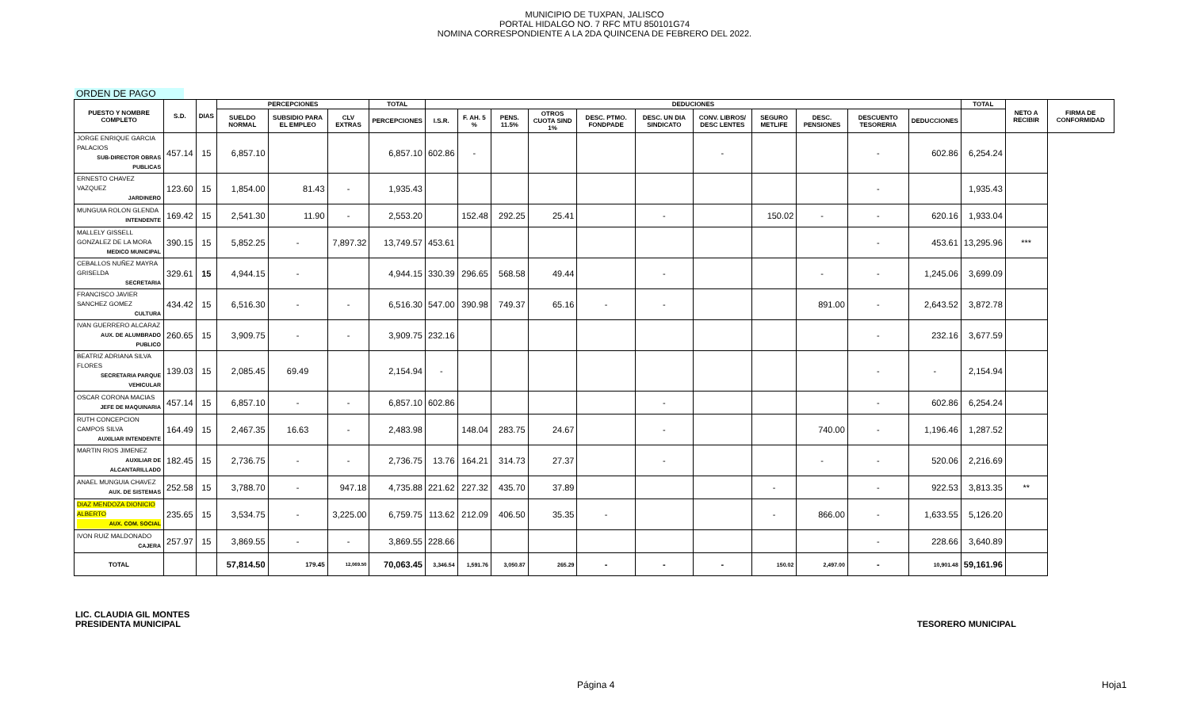MUNICIPIO DE TUXPAN, JALISCO
PORTAL HIDALGO NO. 7 RFC MTU 850101G74
NOMINA CORRESPONDIENTE A LA 2DA QUINCENA DE FEBRERO DEL 2022.
ORDEN DE PAGO
| PUESTO Y NOMBRE COMPLETO | S.D. | DIAS | PERCEPCIONES | | | TOTAL | DEDUCIONES | | | | | | | | | | | TOTAL | NETO A RECIBIR | FIRMA DE CONFORMIDAD |
| --- | --- | --- | --- | --- | --- | --- | --- | --- | --- | --- | --- | --- | --- | --- | --- | --- | --- | --- | --- | --- |
| | | | SUELDO NORMAL | SUBSIDIO PARA EL EMPLEO | CLV EXTRAS | PERCEPCIONES | I.S.R. | F. AH. 5 % | PENS. 11.5% | OTROS CUOTA SIND 1% | DESC. PTMO. FONDPADE | DESC. UN DIA SINDICATO | CONV. LIBROS/ DESC LENTES | SEGURO METLIFE | DESC. PENSIONES | DESCUENTO TESORERIA | DEDUCCIONES | | | |
| JORGE ENRIQUE GARCIA PALACIOS SUB-DIRECTOR OBRAS PUBLICAS | 457.14 | 15 | 6,857.10 | | | 6,857.10 | 602.86 | - | | | | | - | | | - | 602.86 | 6,254.24 | | |
| ERNESTO CHAVEZ VAZQUEZ JARDINERO | 123.60 | 15 | 1,854.00 | 81.43 | - | 1,935.43 | | | | | | | | | | - | | 1,935.43 | | |
| MUNGUIA ROLON GLENDA INTENDENTE | 169.42 | 15 | 2,541.30 | 11.90 | - | 2,553.20 | | 152.48 | 292.25 | 25.41 | | - | | 150.02 | - | - | 620.16 | 1,933.04 | | |
| MALLELY GISSELL GONZALEZ DE LA MORA MEDICO MUNICIPAL | 390.15 | 15 | 5,852.25 | - | 7,897.32 | 13,749.57 | 453.61 | | | | | | | | | - | 453.61 | 13,295.96 | *** | |
| CEBALLOS NUÑEZ MAYRA GRISELDA SECRETARIA | 329.61 | 15 | 4,944.15 | - | | 4,944.15 | 330.39 | 296.65 | 568.58 | 49.44 | | - | | | - | - | 1,245.06 | 3,699.09 | | |
| FRANCISCO JAVIER SANCHEZ GOMEZ CULTURA | 434.42 | 15 | 6,516.30 | - | - | 6,516.30 | 547.00 | 390.98 | 749.37 | 65.16 | - | - | | | 891.00 | - | 2,643.52 | 3,872.78 | | |
| IVAN GUERRERO ALCARAZ AUX. DE ALUMBRADO PUBLICO | 260.65 | 15 | 3,909.75 | - | - | 3,909.75 | 232.16 | | | | | | | | | - | 232.16 | 3,677.59 | | |
| BEATRIZ ADRIANA SILVA FLORES SECRETARIA PARQUE VEHICULAR | 139.03 | 15 | 2,085.45 | 69.49 | | 2,154.94 | - | | | | | | | | | - | - | 2,154.94 | | |
| OSCAR CORONA MACIAS JEFE DE MAQUINARIA | 457.14 | 15 | 6,857.10 | - | - | 6,857.10 | 602.86 | | | | | - | | | | - | 602.86 | 6,254.24 | | |
| RUTH CONCEPCION CAMPOS SILVA AUXILIAR INTENDENTE | 164.49 | 15 | 2,467.35 | 16.63 | - | 2,483.98 | | 148.04 | 283.75 | 24.67 | | - | | | 740.00 | - | 1,196.46 | 1,287.52 | | |
| MARTIN RIOS JIMENEZ AUXILIAR DE ALCANTARILLADO | 182.45 | 15 | 2,736.75 | - | - | 2,736.75 | 13.76 | 164.21 | 314.73 | 27.37 | | - | | | - | - | 520.06 | 2,216.69 | | |
| ANAEL MUNGUIA CHAVEZ AUX. DE SISTEMAS | 252.58 | 15 | 3,788.70 | - | 947.18 | 4,735.88 | 221.62 | 227.32 | 435.70 | 37.89 | | | | - | | - | 922.53 | 3,813.35 | ** | |
| DIAZ MENDOZA DIONICIO ALBERTO AUX. COM. SOCIAL | 235.65 | 15 | 3,534.75 | - | 3,225.00 | 6,759.75 | 113.62 | 212.09 | 406.50 | 35.35 | - | | | - | 866.00 | - | 1,633.55 | 5,126.20 | | |
| IVON RUIZ MALDONADO CAJERA | 257.97 | 15 | 3,869.55 | - | - | 3,869.55 | 228.66 | | | | | | | | | - | 228.66 | 3,640.89 | | |
| TOTAL | | | 57,814.50 | 179.45 | 12,069.50 | 70,063.45 | 3,346.54 | 1,591.76 | 3,050.87 | 265.29 | - | - | - | 150.02 | 2,497.00 | - | 10,901.48 | 59,161.96 | | |
LIC. CLAUDIA GIL MONTES
PRESIDENTA MUNICIPAL
TESORERO MUNICIPAL
Página 4 Hoja1